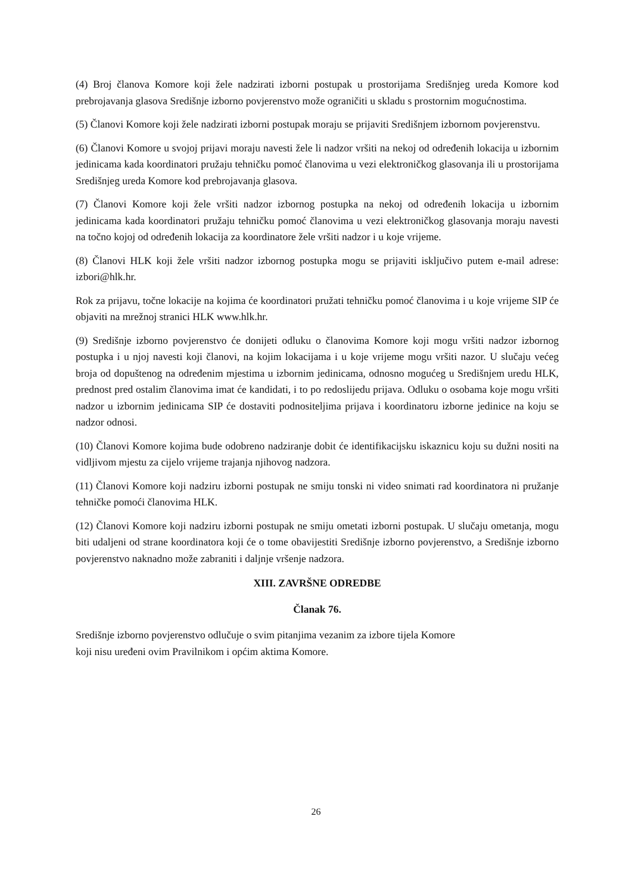(4) Broj članova Komore koji žele nadzirati izborni postupak u prostorijama Središnjeg ureda Komore kod prebrojavanja glasova Središnje izborno povjerenstvo može ograničiti u skladu s prostornim mogućnostima.
(5) Članovi Komore koji žele nadzirati izborni postupak moraju se prijaviti Središnjem izbornom povjerenstvu.
(6) Članovi Komore u svojoj prijavi moraju navesti žele li nadzor vršiti na nekoj od određenih lokacija u izbornim jedinicama kada koordinatori pružaju tehničku pomoć članovima u vezi elektroničkog glasovanja ili u prostorijama Središnjeg ureda Komore kod prebrojavanja glasova.
(7) Članovi Komore koji žele vršiti nadzor izbornog postupka na nekoj od određenih lokacija u izbornim jedinicama kada koordinatori pružaju tehničku pomoć članovima u vezi elektroničkog glasovanja moraju navesti na točno kojoj od određenih lokacija za koordinatore žele vršiti nadzor i u koje vrijeme.
(8) Članovi HLK koji žele vršiti nadzor izbornog postupka mogu se prijaviti isključivo putem e-mail adrese: izbori@hlk.hr.
Rok za prijavu, točne lokacije na kojima će koordinatori pružati tehničku pomoć članovima i u koje vrijeme SIP će objaviti na mrežnoj stranici HLK www.hlk.hr.
(9) Središnje izborno povjerenstvo će donijeti odluku o članovima Komore koji mogu vršiti nadzor izbornog postupka i u njoj navesti koji članovi, na kojim lokacijama i u koje vrijeme mogu vršiti nazor. U slučaju većeg broja od dopuštenog na određenim mjestima u izbornim jedinicama, odnosno mogućeg u Središnjem uredu HLK, prednost pred ostalim članovima imat će kandidati, i to po redoslijedu prijava. Odluku o osobama koje mogu vršiti nadzor u izbornim jedinicama SIP će dostaviti podnositeljima prijava i koordinatoru izborne jedinice na koju se nadzor odnosi.
(10) Članovi Komore kojima bude odobreno nadziranje dobit će identifikacijsku iskaznicu koju su dužni nositi na vidljivom mjestu za cijelo vrijeme trajanja njihovog nadzora.
(11) Članovi Komore koji nadziru izborni postupak ne smiju tonski ni video snimati rad koordinatora ni pružanje tehničke pomoći članovima HLK.
(12) Članovi Komore koji nadziru izborni postupak ne smiju ometati izborni postupak. U slučaju ometanja, mogu biti udaljeni od strane koordinatora koji će o tome obavijestiti Središnje izborno povjerenstvo, a Središnje izborno povjerenstvo naknadno može zabraniti i daljnje vršenje nadzora.
XIII. ZAVRŠNE ODREDBE
Članak 76.
Središnje izborno povjerenstvo odlučuje o svim pitanjima vezanim za izbore tijela Komore
koji nisu uređeni ovim Pravilnikom i općim aktima Komore.
26